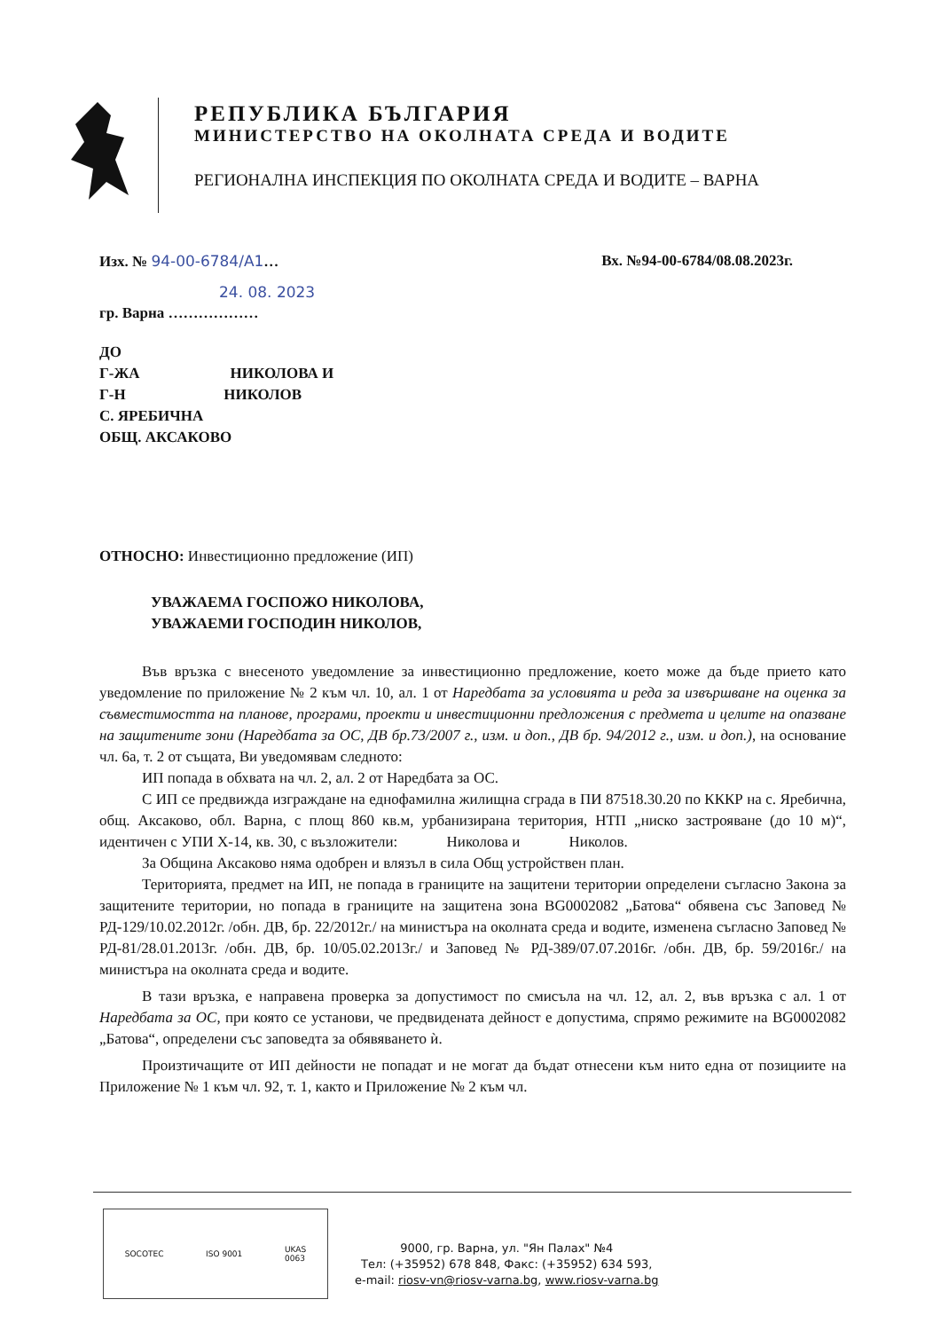РЕПУБЛИКА БЪЛГАРИЯ
МИНИСТЕРСТВО НА ОКОЛНАТА СРЕДА И ВОДИТЕ
РЕГИОНАЛНА ИНСПЕКЦИЯ ПО ОКОЛНАТА СРЕДА И ВОДИТЕ – ВАРНА
Изх. № 94-00-6784/А1… Вх. №94-00-6784/08.08.2023г.
24. 08. 2023
гр. Варна ………………
ДО
Г-ЖА НИКОЛОВА И
Г-Н НИКОЛОВ
С. ЯРЕБИЧНА
ОБЩ. АКСАКОВО
ОТНОСНО: Инвестиционно предложение (ИП)
УВАЖАЕМА ГОСПОЖО НИКОЛОВА,
УВАЖАЕМИ ГОСПОДИН НИКОЛОВ,
Във връзка с внесеното уведомление за инвестиционно предложение, което може да бъде прието като уведомление по приложение № 2 към чл. 10, ал. 1 от Наредбата за условията и реда за извършване на оценка за съвместимостта на планове, програми, проекти и инвестиционни предложения с предмета и целите на опазване на защитените зони (Наредбата за ОС, ДВ бр.73/2007 г., изм. и доп., ДВ бр. 94/2012 г., изм. и доп.), на основание чл. 6а, т. 2 от същата, Ви уведомявам следното:
ИП попада в обхвата на чл. 2, ал. 2 от Наредбата за ОС.
С ИП се предвижда изграждане на еднофамилна жилищна сграда в ПИ 87518.30.20 по КККР на с. Яребична, общ. Аксаково, обл. Варна, с площ 860 кв.м, урбанизирана територия, НТП „ниско застрояване (до 10 м)“, идентичен с УПИ Х-14, кв. 30, с възложители: Николова и Николов.
За Община Аксаково няма одобрен и влязъл в сила Общ устройствен план.
Територията, предмет на ИП, не попада в границите на защитени територии определени съгласно Закона за защитените територии, но попада в границите на защитена зона BG0002082 „Батова“ обявена със Заповед № РД-129/10.02.2012г. /обн. ДВ, бр. 22/2012г./ на министъра на околната среда и водите, изменена съгласно Заповед № РД-81/28.01.2013г. /обн. ДВ, бр. 10/05.02.2013г./ и Заповед № РД-389/07.07.2016г. /обн. ДВ, бр. 59/2016г./ на министъра на околната среда и водите.
В тази връзка, е направена проверка за допустимост по смисъла на чл. 12, ал. 2, във връзка с ал. 1 от Наредбата за ОС, при която се установи, че предвидената дейност е допустима, спрямо режимите на BG0002082 „Батова“, определени със заповедта за обявяването ѝ.
Произтичащите от ИП дейности не попадат и не могат да бъдат отнесени към нито една от позициите на Приложение № 1 към чл. 92, т. 1, както и Приложение № 2 към чл.
SOCOTEC ISO 9001 UKAS
0063
9000, гр. Варна, ул. "Ян Палах" №4
Тел: (+35952) 678 848, Факс: (+35952) 634 593,
e-mail: riosv-vn@riosv-varna.bg, www.riosv-varna.bg